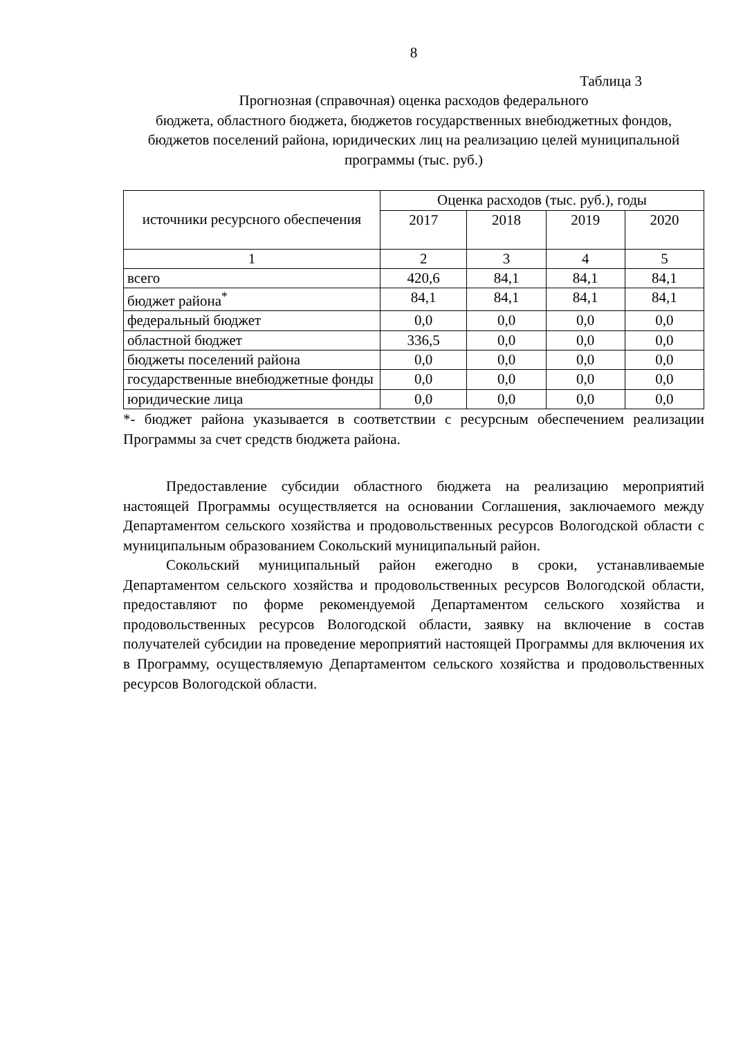8
Таблица 3
Прогнозная (справочная) оценка расходов федерального
бюджета, областного бюджета, бюджетов государственных внебюджетных фондов, бюджетов поселений района, юридических лиц на реализацию целей муниципальной программы (тыс. руб.)
| источники ресурсного обеспечения | Оценка расходов (тыс. руб.), годы | | | |
| | 2017 | 2018 | 2019 | 2020 |
| 1 | 2 | 3 | 4 | 5 |
| всего | 420,6 | 84,1 | 84,1 | 84,1 |
| бюджет района<sup>*</sup> | 84,1 | 84,1 | 84,1 | 84,1 |
| федеральный бюджет | 0,0 | 0,0 | 0,0 | 0,0 |
| областной бюджет | 336,5 | 0,0 | 0,0 | 0,0 |
| бюджеты поселений района | 0,0 | 0,0 | 0,0 | 0,0 |
| государственные внебюджетные фонды | 0,0 | 0,0 | 0,0 | 0,0 |
| юридические лица | 0,0 | 0,0 | 0,0 | 0,0 |
*- бюджет района указывается в соответствии с ресурсным обеспечением реализации Программы за счет средств бюджета района.
Предоставление субсидии областного бюджета на реализацию мероприятий настоящей Программы осуществляется на основании Соглашения, заключаемого между Департаментом сельского хозяйства и продовольственных ресурсов Вологодской области с муниципальным образованием Сокольский муниципальный район.
Сокольский муниципальный район ежегодно в сроки, устанавливаемые Департаментом сельского хозяйства и продовольственных ресурсов Вологодской области, предоставляют по форме рекомендуемой Департаментом сельского хозяйства и продовольственных ресурсов Вологодской области, заявку на включение в состав получателей субсидии на проведение мероприятий настоящей Программы для включения их в Программу, осуществляемую Департаментом сельского хозяйства и продовольственных ресурсов Вологодской области.